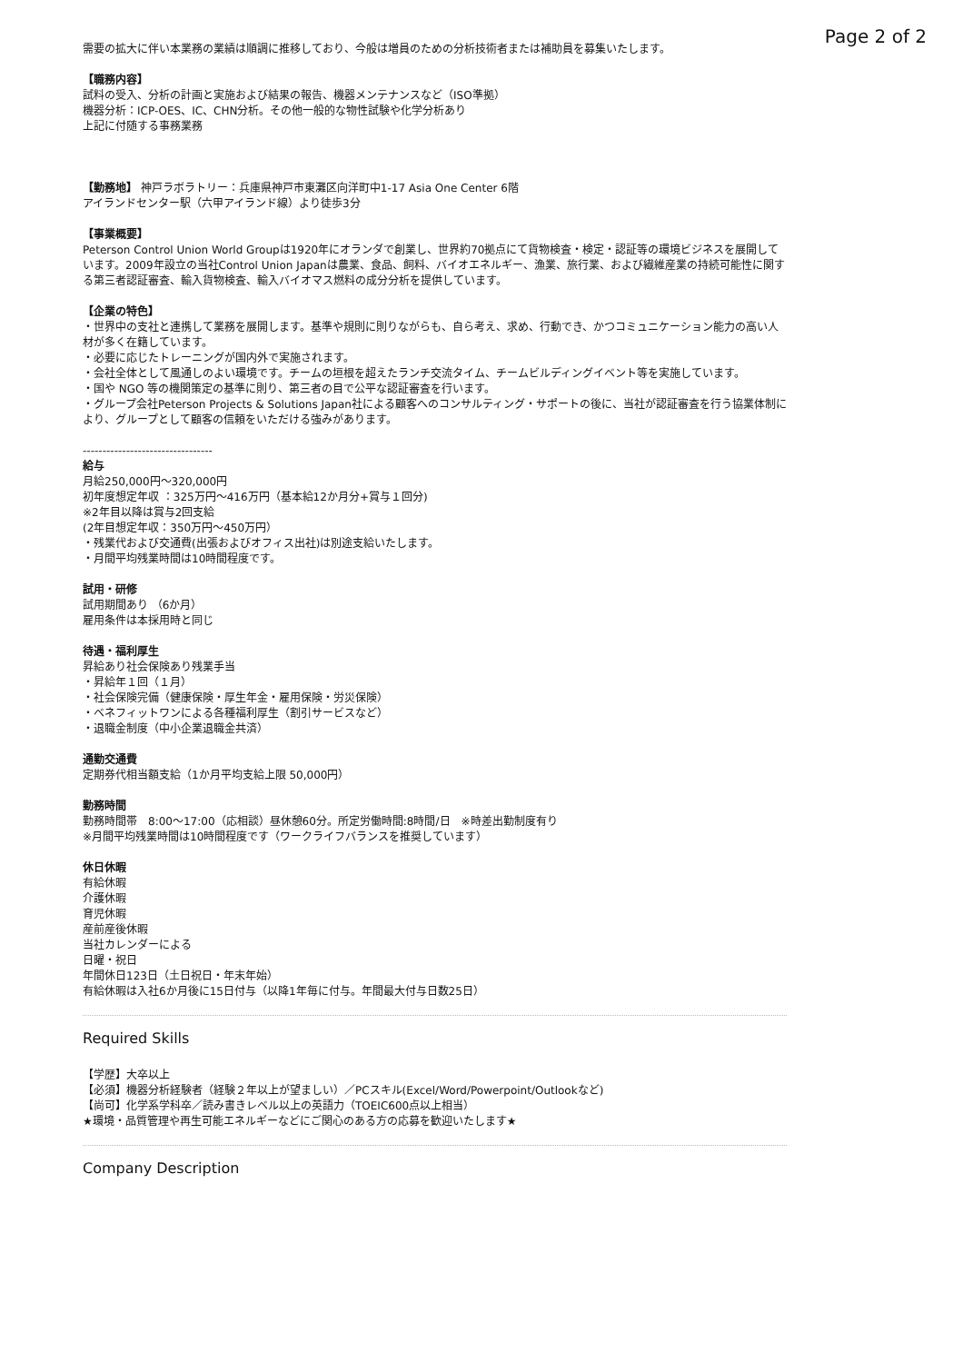Page 2 of 2
需要の拡大に伴い本業務の業績は順調に推移しており、今般は増員のための分析技術者または補助員を募集いたします。
【職務内容】
試料の受入、分析の計画と実施および結果の報告、機器メンテナンスなど（ISO準拠）
機器分析：ICP-OES、IC、CHN分析。その他一般的な物性試験や化学分析あり
上記に付随する事務業務
【勤務地】 神戸ラボラトリー：兵庫県神戸市東灘区向洋町中1-17 Asia One Center 6階
アイランドセンター駅（六甲アイランド線）より徒歩3分
【事業概要】
Peterson Control Union World Groupは1920年にオランダで創業し、世界約70拠点にて貨物検査・検定・認証等の環境ビジネスを展開しています。2009年設立の当社Control Union Japanは農業、食品、飼料、バイオエネルギー、漁業、旅行業、および繊維産業の持続可能性に関する第三者認証審査、輸入貨物検査、輸入バイオマス燃料の成分分析を提供しています。
【企業の特色】
・世界中の支社と連携して業務を展開します。基準や規則に則りながらも、自ら考え、求め、行動でき、かつコミュニケーション能力の高い人材が多く在籍しています。
・必要に応じたトレーニングが国内外で実施されます。
・会社全体として風通しのよい環境です。チームの垣根を超えたランチ交流タイム、チームビルディングイベント等を実施しています。
・国や NGO 等の機関策定の基準に則り、第三者の目で公平な認証審査を行います。
・グループ会社Peterson Projects & Solutions Japan社による顧客へのコンサルティング・サポートの後に、当社が認証審査を行う協業体制により、グループとして顧客の信頼をいただける強みがあります。
---------------------------------
給与
月給250,000円〜320,000円
初年度想定年収 ：325万円〜416万円（基本給12か月分+賞与１回分)
※2年目以降は賞与2回支給
(2年目想定年収：350万円〜450万円）
・残業代および交通費(出張およびオフィス出社)は別途支給いたします。
・月間平均残業時間は10時間程度です。
試用・研修
試用期間あり （6か月）
雇用条件は本採用時と同じ
待遇・福利厚生
昇給あり社会保険あり残業手当
・昇給年１回（１月）
・社会保険完備（健康保険・厚生年金・雇用保険・労災保険）
・ベネフィットワンによる各種福利厚生（割引サービスなど）
・退職金制度（中小企業退職金共済）
通勤交通費
定期券代相当額支給（1か月平均支給上限 50,000円）
勤務時間
勤務時間帯　8:00〜17:00（応相談）昼休憩60分。所定労働時間:8時間/日　※時差出勤制度有り
※月間平均残業時間は10時間程度です（ワークライフバランスを推奨しています）
休日休暇
有給休暇
介護休暇
育児休暇
産前産後休暇
当社カレンダーによる
日曜・祝日
年間休日123日（土日祝日・年末年始）
有給休暇は入社6か月後に15日付与（以降1年毎に付与。年間最大付与日数25日）
Required Skills
【学歴】大卒以上
【必須】機器分析経験者（経験２年以上が望ましい）／PCスキル(Excel/Word/Powerpoint/Outlookなど)
【尚可】化学系学科卒／読み書きレベル以上の英語力（TOEIC600点以上相当）
★環境・品質管理や再生可能エネルギーなどにご関心のある方の応募を歓迎いたします★
Company Description